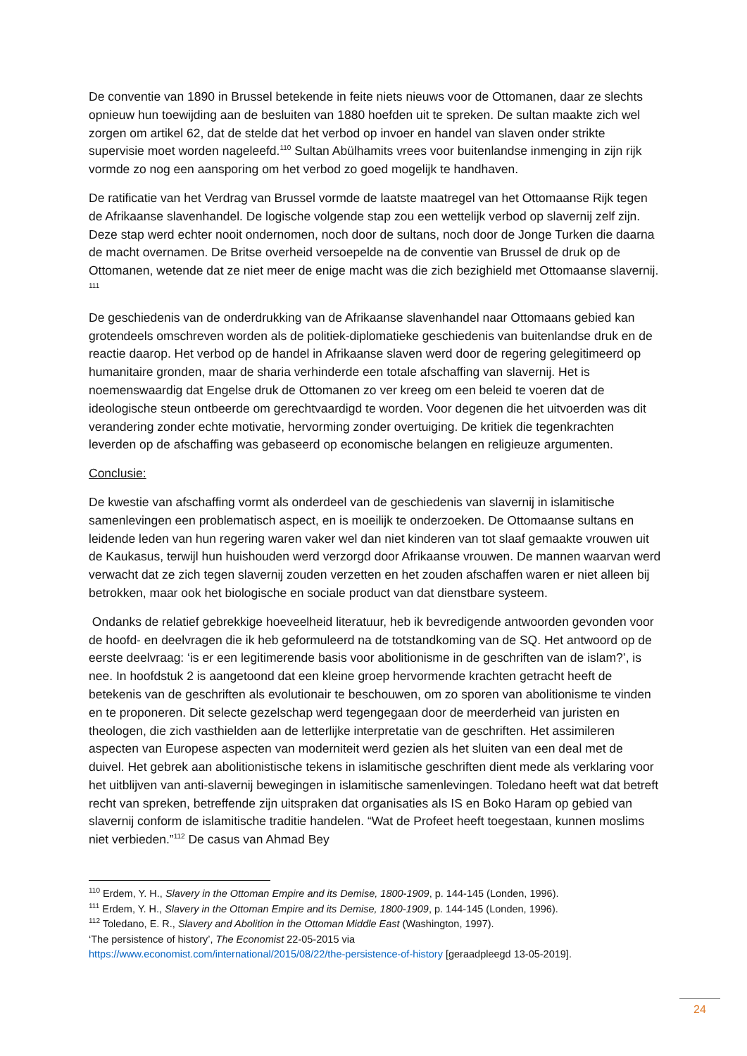De conventie van 1890 in Brussel betekende in feite niets nieuws voor de Ottomanen, daar ze slechts opnieuw hun toewijding aan de besluiten van 1880 hoefden uit te spreken. De sultan maakte zich wel zorgen om artikel 62, dat de stelde dat het verbod op invoer en handel van slaven onder strikte supervisie moet worden nageleefd.<sup>110</sup> Sultan Abülhamits vrees voor buitenlandse inmenging in zijn rijk vormde zo nog een aansporing om het verbod zo goed mogelijk te handhaven.
De ratificatie van het Verdrag van Brussel vormde de laatste maatregel van het Ottomaanse Rijk tegen de Afrikaanse slavenhandel. De logische volgende stap zou een wettelijk verbod op slavernij zelf zijn. Deze stap werd echter nooit ondernomen, noch door de sultans, noch door de Jonge Turken die daarna de macht overnamen. De Britse overheid versoepelde na de conventie van Brussel de druk op de Ottomanen, wetende dat ze niet meer de enige macht was die zich bezighield met Ottomaanse slavernij. <sup>111</sup>
De geschiedenis van de onderdrukking van de Afrikaanse slavenhandel naar Ottomaans gebied kan grotendeels omschreven worden als de politiek-diplomatieke geschiedenis van buitenlandse druk en de reactie daarop. Het verbod op de handel in Afrikaanse slaven werd door de regering gelegitimeerd op humanitaire gronden, maar de sharia verhinderde een totale afschaffing van slavernij. Het is noemenswaardig dat Engelse druk de Ottomanen zo ver kreeg om een beleid te voeren dat de ideologische steun ontbeerde om gerechtvaardigd te worden. Voor degenen die het uitvoerden was dit verandering zonder echte motivatie, hervorming zonder overtuiging. De kritiek die tegenkrachten leverden op de afschaffing was gebaseerd op economische belangen en religieuze argumenten.
Conclusie:
De kwestie van afschaffing vormt als onderdeel van de geschiedenis van slavernij in islamitische samenlevingen een problematisch aspect, en is moeilijk te onderzoeken. De Ottomaanse sultans en leidende leden van hun regering waren vaker wel dan niet kinderen van tot slaaf gemaakte vrouwen uit de Kaukasus, terwijl hun huishouden werd verzorgd door Afrikaanse vrouwen. De mannen waarvan werd verwacht dat ze zich tegen slavernij zouden verzetten en het zouden afschaffen waren er niet alleen bij betrokken, maar ook het biologische en sociale product van dat dienstbare systeem.
Ondanks de relatief gebrekkige hoeveelheid literatuur, heb ik bevredigende antwoorden gevonden voor de hoofd- en deelvragen die ik heb geformuleerd na de totstandkoming van de SQ. Het antwoord op de eerste deelvraag: ‘is er een legitimerende basis voor abolitionisme in de geschriften van de islam?’, is nee. In hoofdstuk 2 is aangetoond dat een kleine groep hervormende krachten getracht heeft de betekenis van de geschriften als evolutionair te beschouwen, om zo sporen van abolitionisme te vinden en te proponeren. Dit selecte gezelschap werd tegengegaan door de meerderheid van juristen en theologen, die zich vasthielden aan de letterlijke interpretatie van de geschriften. Het assimileren aspecten van Europese aspecten van moderniteit werd gezien als het sluiten van een deal met de duivel. Het gebrek aan abolitionistische tekens in islamitische geschriften dient mede als verklaring voor het uitblijven van anti-slavernij bewegingen in islamitische samenlevingen. Toledano heeft wat dat betreft recht van spreken, betreffende zijn uitspraken dat organisaties als IS en Boko Haram op gebied van slavernij conform de islamitische traditie handelen. “Wat de Profeet heeft toegestaan, kunnen moslims niet verbieden.”<sup>112</sup> De casus van Ahmad Bey
<sup>110</sup> Erdem, Y. H., Slavery in the Ottoman Empire and its Demise, 1800-1909, p. 144-145 (Londen, 1996).
<sup>111</sup> Erdem, Y. H., Slavery in the Ottoman Empire and its Demise, 1800-1909, p. 144-145 (Londen, 1996).
<sup>112</sup> Toledano, E. R., Slavery and Abolition in the Ottoman Middle East (Washington, 1997).
‘The persistence of history’, The Economist 22-05-2015 via
https://www.economist.com/international/2015/08/22/the-persistence-of-history [geraadpleegd 13-05-2019].
24